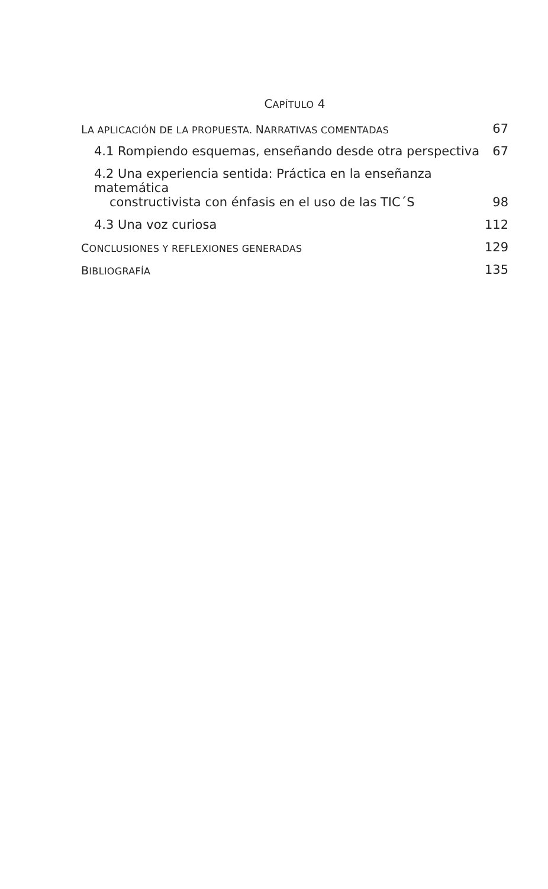CAPÍTULO 4
LA APLICACIÓN DE LA PROPUESTA. NARRATIVAS COMENTADAS 67
4.1 Rompiendo esquemas, enseñando desde otra perspectiva 67
4.2 Una experiencia sentida: Práctica en la enseñanza matemática
constructivista con énfasis en el uso de las TIC´S 98
4.3 Una voz curiosa 112
CONCLUSIONES Y REFLEXIONES GENERADAS 129
BIBLIOGRAFÍA 135